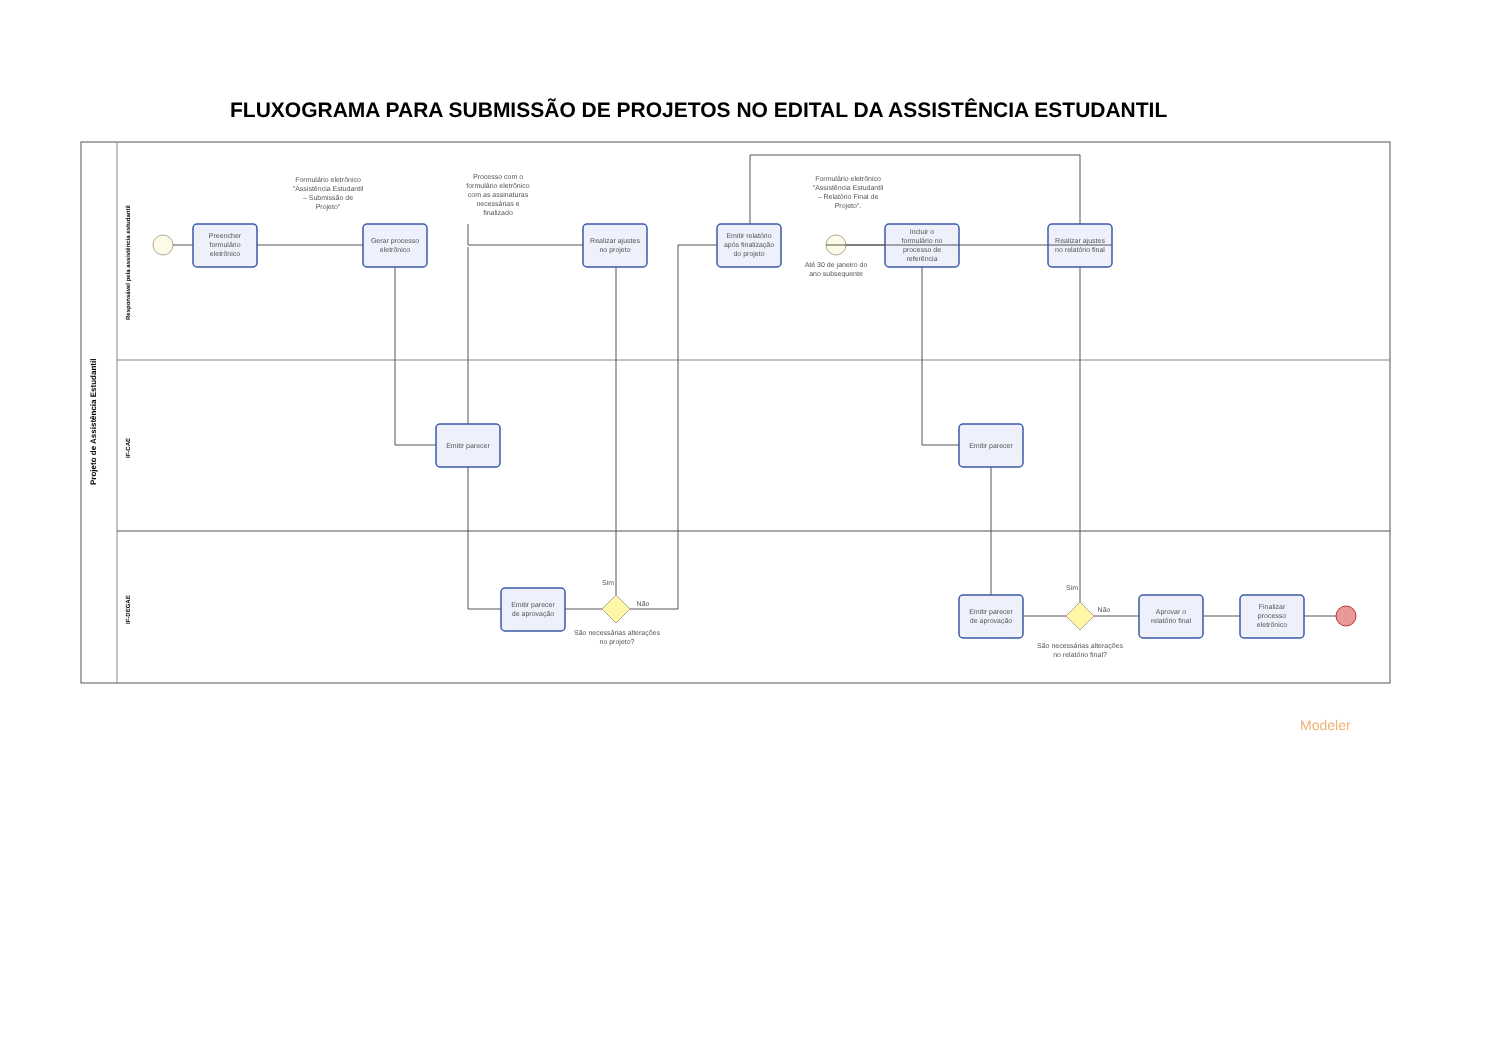FLUXOGRAMA PARA SUBMISSÃO DE PROJETOS NO EDITAL DA ASSISTÊNCIA ESTUDANTIL
Projeto de Assistência Estudantil
Responsável pela assistência estudantil
IF-CAE
IF-DEGAE
Preencher
formulário
eletrônico
Gerar processo
eletrônico
Realizar ajustes
no projeto
Emitir relatório
após finalização
do projeto
Incluir o
formulário no
processo de
referência
Realizar ajustes
no relatório final
Emitir parecer
Emitir parecer
Emitir parecer
de aprovação
Emitir parecer
de aprovação
Aprovar o
relatório final
Finalizar
processo
eletrônico
Formulário eletrônico
"Assistência Estudantil
– Submissão de
Projeto"
Processo com o
formulário eletrônico
com as assinaturas
necessárias e
finalizado
Formulário eletrônico
"Assistência Estudantil
– Relatório Final de
Projeto".
Até 30 de janeiro do
ano subsequente
São necessárias alterações
no projeto?
São necessárias alterações
no relatório final?
Não
Não
Sim
Sim
Modeler